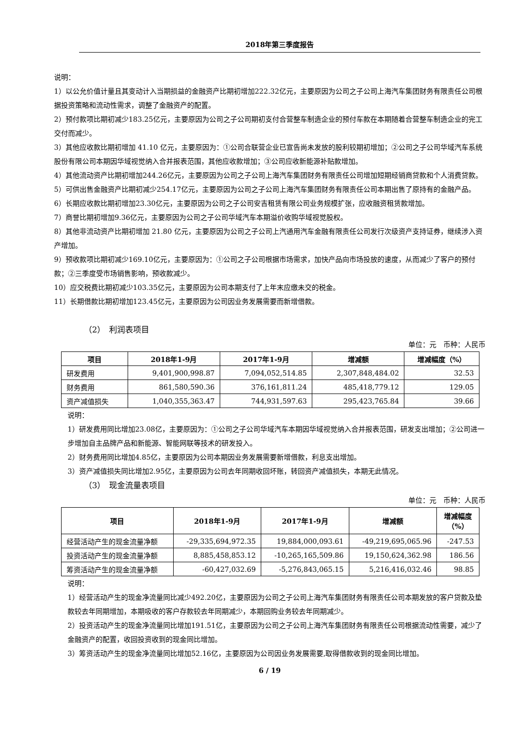2018年第三季度报告
说明：
1）以公允价值计量且其变动计入当期损益的金融资产比期初增加222.32亿元，主要原因为公司之子公司上海汽车集团财务有限责任公司根据投资策略和流动性需求，调整了金融资产的配置。
2）预付款项比期初减少183.25亿元，主要原因为公司之子公司期初支付合营整车制造企业的预付车款在本期随着合营整车制造企业的完工交付而减少。
3）其他应收款比期初增加 41.10 亿元，主要原因为：①公司合联营企业已宣告尚未发放的股利较期初增加；②公司之子公司华域汽车系统股份有限公司本期因华域视觉纳入合并报表范围，其他应收款增加；③公司应收新能源补贴款增加。
4）其他流动资产比期初增加244.26亿元，主要原因为公司之子公司上海汽车集团财务有限责任公司增加短期经销商贷款和个人消费贷款。
5）可供出售金融资产比期初减少254.17亿元，主要原因为公司之子公司上海汽车集团财务有限责任公司本期出售了原持有的金融产品。
6）长期应收款比期初增加23.30亿元，主要原因为公司之子公司安吉租赁有限公司业务规模扩张，应收融资租赁款增加。
7）商誉比期初增加9.36亿元，主要原因为公司之子公司华域汽车本期溢价收购华域视觉股权。
8）其他非流动资产比期初增加 21.80 亿元，主要原因为公司之子公司上汽通用汽车金融有限责任公司发行次级资产支持证券，继续涉入资产增加。
9）预收款项比期初减少169.10亿元，主要原因为：①公司之子公司根据市场需求，加快产品向市场投放的速度，从而减少了客户的预付款；②三季度受市场销售影响，预收款减少。
10）应交税费比期初减少103.35亿元，主要原因为公司本期支付了上年末应缴未交的税金。
11）长期借款比期初增加123.45亿元，主要原因为公司因业务发展需要而新增借款。
（2）　利润表项目
单位：元　币种：人民币
| 项目 | 2018年1-9月 | 2017年1-9月 | 增减额 | 增减幅度（%） |
| --- | --- | --- | --- | --- |
| 研发费用 | 9,401,900,998.87 | 7,094,052,514.85 | 2,307,848,484.02 | 32.53 |
| 财务费用 | 861,580,590.36 | 376,161,811.24 | 485,418,779.12 | 129.05 |
| 资产减值损失 | 1,040,355,363.47 | 744,931,597.63 | 295,423,765.84 | 39.66 |
说明：
1）研发费用同比增加23.08亿，主要原因为：①公司之子公司华域汽车本期因华域视觉纳入合并报表范围，研发支出增加；②公司进一步增加自主品牌产品和新能源、智能网联等技术的研发投入。
2）财务费用同比增加4.85亿，主要原因为公司本期因业务发展需要新增借款，利息支出增加。
3）资产减值损失同比增加2.95亿，主要原因为公司去年同期收回坏账，转回资产减值损失，本期无此情况。
（3）　现金流量表项目
单位：元　币种：人民币
| 项目 | 2018年1-9月 | 2017年1-9月 | 增减额 | 增减幅度 （%） |
| --- | --- | --- | --- | --- |
| 经营活动产生的现金流量净额 | -29,335,694,972.35 | 19,884,000,093.61 | -49,219,695,065.96 | -247.53 |
| 投资活动产生的现金流量净额 | 8,885,458,853.12 | -10,265,165,509.86 | 19,150,624,362.98 | 186.56 |
| 筹资活动产生的现金流量净额 | -60,427,032.69 | -5,276,843,065.15 | 5,216,416,032.46 | 98.85 |
说明：
1）经营活动产生的现金净流量同比减少492.20亿，主要原因为公司之子公司上海汽车集团财务有限责任公司本期发放的客户贷款及垫款较去年同期增加，本期吸收的客户存款较去年同期减少，本期回购业务较去年同期减少。
2）投资活动产生的现金净流量同比增加191.51亿，主要原因为公司之子公司上海汽车集团财务有限责任公司根据流动性需要，减少了金融资产的配置，收回投资收到的现金同比增加。
3）筹资活动产生的现金净流量同比增加52.16亿，主要原因为公司因业务发展需要,取得借款收到的现金同比增加。
6 / 19